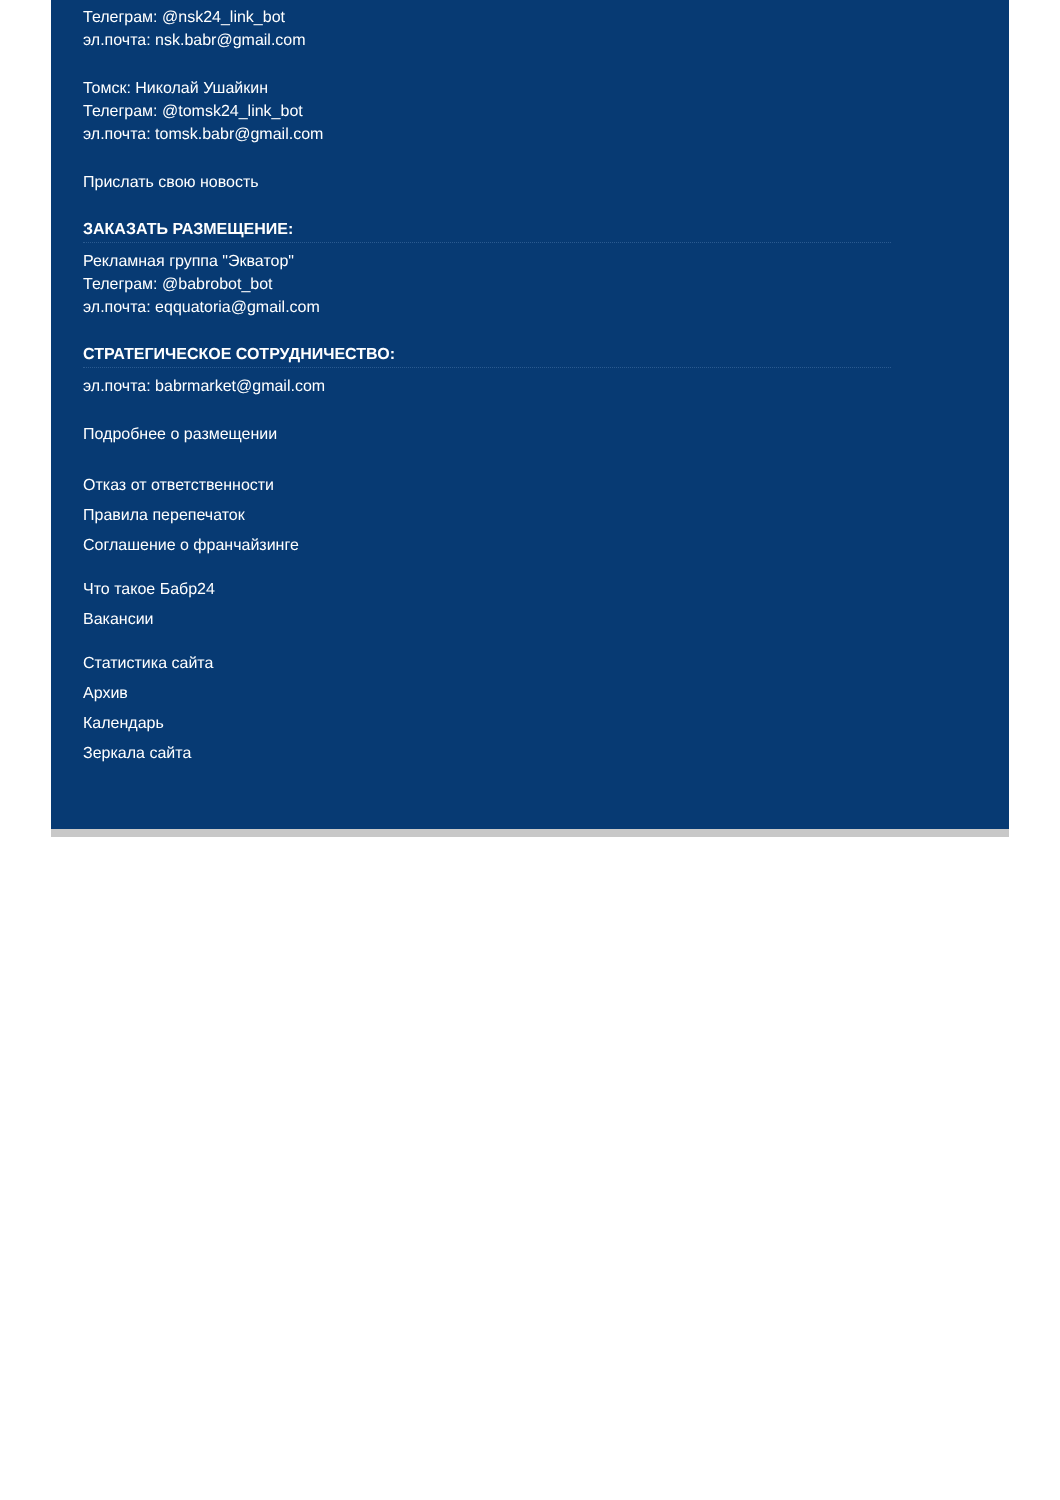Телеграм: @nsk24_link_bot
эл.почта: nsk.babr@gmail.com
Томск: Николай Ушайкин
Телеграм: @tomsk24_link_bot
эл.почта: tomsk.babr@gmail.com
Прислать свою новость
ЗАКАЗАТЬ РАЗМЕЩЕНИЕ:
Рекламная группа "Экватор"
Телеграм: @babrobot_bot
эл.почта: eqquatoria@gmail.com
СТРАТЕГИЧЕСКОЕ СОТРУДНИЧЕСТВО:
эл.почта: babrmarket@gmail.com
Подробнее о размещении
Отказ от ответственности
Правила перепечаток
Соглашение о франчайзинге
Что такое Бабр24
Вакансии
Статистика сайта
Архив
Календарь
Зеркала сайта